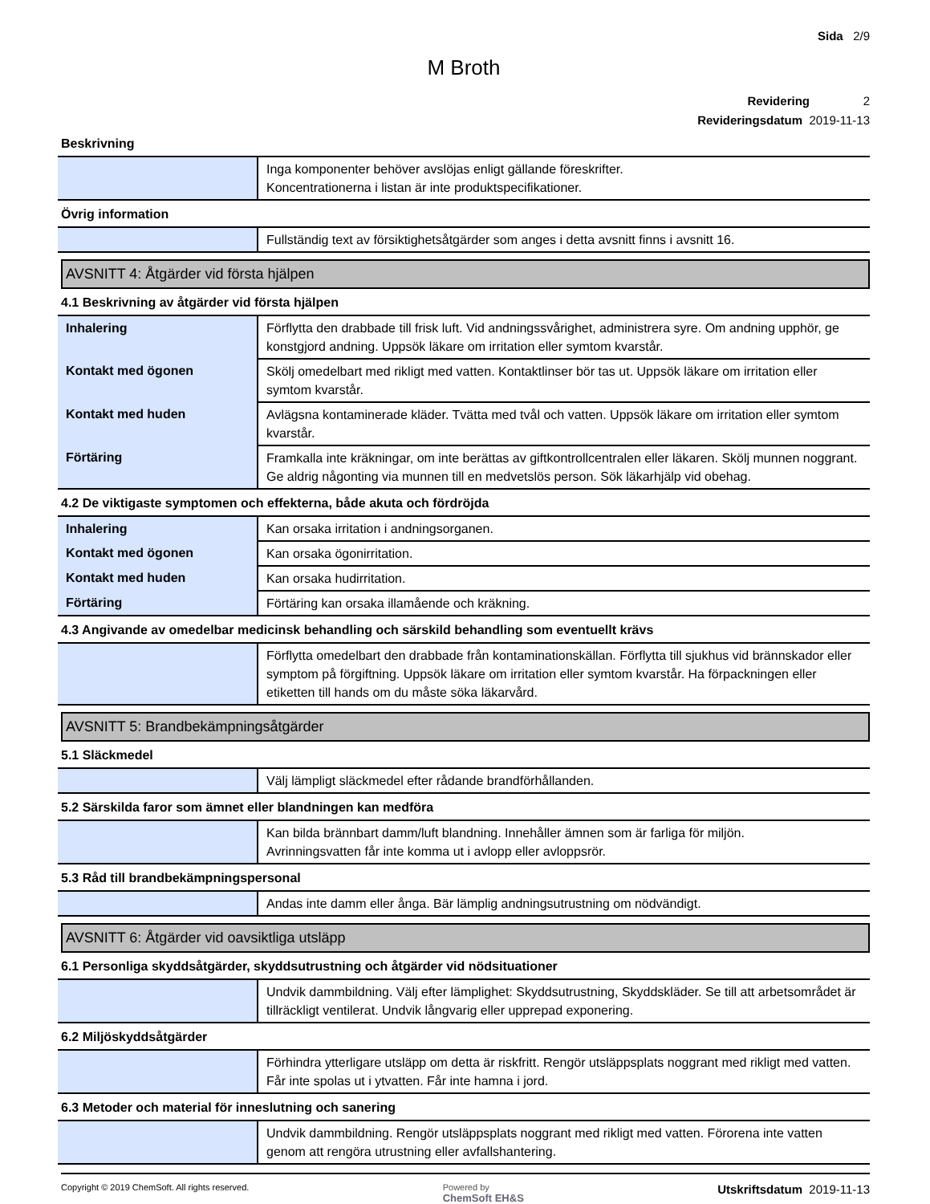Sida 2/9
M Broth
Revidering 2
Revideringsdatum 2019-11-13
Beskrivning
| | Inga komponenter behöver avslöjas enligt gällande föreskrifter. Koncentrationerna i listan är inte produktspecifikationer. |
Övrig information
| | Fullständig text av försiktighetsåtgärder som anges i detta avsnitt finns i avsnitt 16. |
AVSNITT 4: Åtgärder vid första hjälpen
4.1 Beskrivning av åtgärder vid första hjälpen
| Inhalering | Förflytta den drabbade till frisk luft. Vid andningssvårighet, administrera syre. Om andning upphör, ge konstgjord andning. Uppsök läkare om irritation eller symtom kvarstår. |
| Kontakt med ögonen | Skölj omedelbart med rikligt med vatten. Kontaktlinser bör tas ut. Uppsök läkare om irritation eller symtom kvarstår. |
| Kontakt med huden | Avlägsna kontaminerade kläder. Tvätta med tvål och vatten. Uppsök läkare om irritation eller symtom kvarstår. |
| Förtäring | Framkalla inte kräkningar, om inte berättas av giftkontrollcentralen eller läkaren. Skölj munnen noggrant. Ge aldrig någonting via munnen till en medvetslös person. Sök läkarhjälp vid obehag. |
4.2 De viktigaste symptomen och effekterna, både akuta och fördröjda
| Inhalering | Kan orsaka irritation i andningsorganen. |
| Kontakt med ögonen | Kan orsaka ögonirritation. |
| Kontakt med huden | Kan orsaka hudirritation. |
| Förtäring | Förtäring kan orsaka illamående och kräkning. |
4.3 Angivande av omedelbar medicinsk behandling och särskild behandling som eventuellt krävs
| | Förflytta omedelbart den drabbade från kontaminationskällan. Förflytta till sjukhus vid brännskador eller symptom på förgiftning. Uppsök läkare om irritation eller symtom kvarstår. Ha förpackningen eller etiketten till hands om du måste söka läkarvård. |
AVSNITT 5: Brandbekämpningsåtgärder
5.1 Släckmedel
| | Välj lämpligt släckmedel efter rådande brandförhållanden. |
5.2 Särskilda faror som ämnet eller blandningen kan medföra
| | Kan bilda brännbart damm/luft blandning. Innehåller ämnen som är farliga för miljön. Avrinningsvatten får inte komma ut i avlopp eller avloppsrör. |
5.3 Råd till brandbekämpningspersonal
| | Andas inte damm eller ånga. Bär lämplig andningsutrustning om nödvändigt. |
AVSNITT 6: Åtgärder vid oavsiktliga utsläpp
6.1 Personliga skyddsåtgärder, skyddsutrustning och åtgärder vid nödsituationer
| | Undvik dammbildning. Välj efter lämplighet: Skyddsutrustning, Skyddskläder. Se till att arbetsområdet är tillräckligt ventilerat. Undvik långvarig eller upprepad exponering. |
6.2 Miljöskyddsåtgärder
| | Förhindra ytterligare utsläpp om detta är riskfritt. Rengör utsläppsplats noggrant med rikligt med vatten. Får inte spolas ut i ytvatten. Får inte hamna i jord. |
6.3 Metoder och material för inneslutning och sanering
| | Undvik dammbildning. Rengör utsläppsplats noggrant med rikligt med vatten. Förorena inte vatten genom att rengöra utrustning eller avfallshantering. |
Copyright © 2019 ChemSoft. All rights reserved.
Powered by
ChemSoft EH&S
Utskriftsdatum 2019-11-13